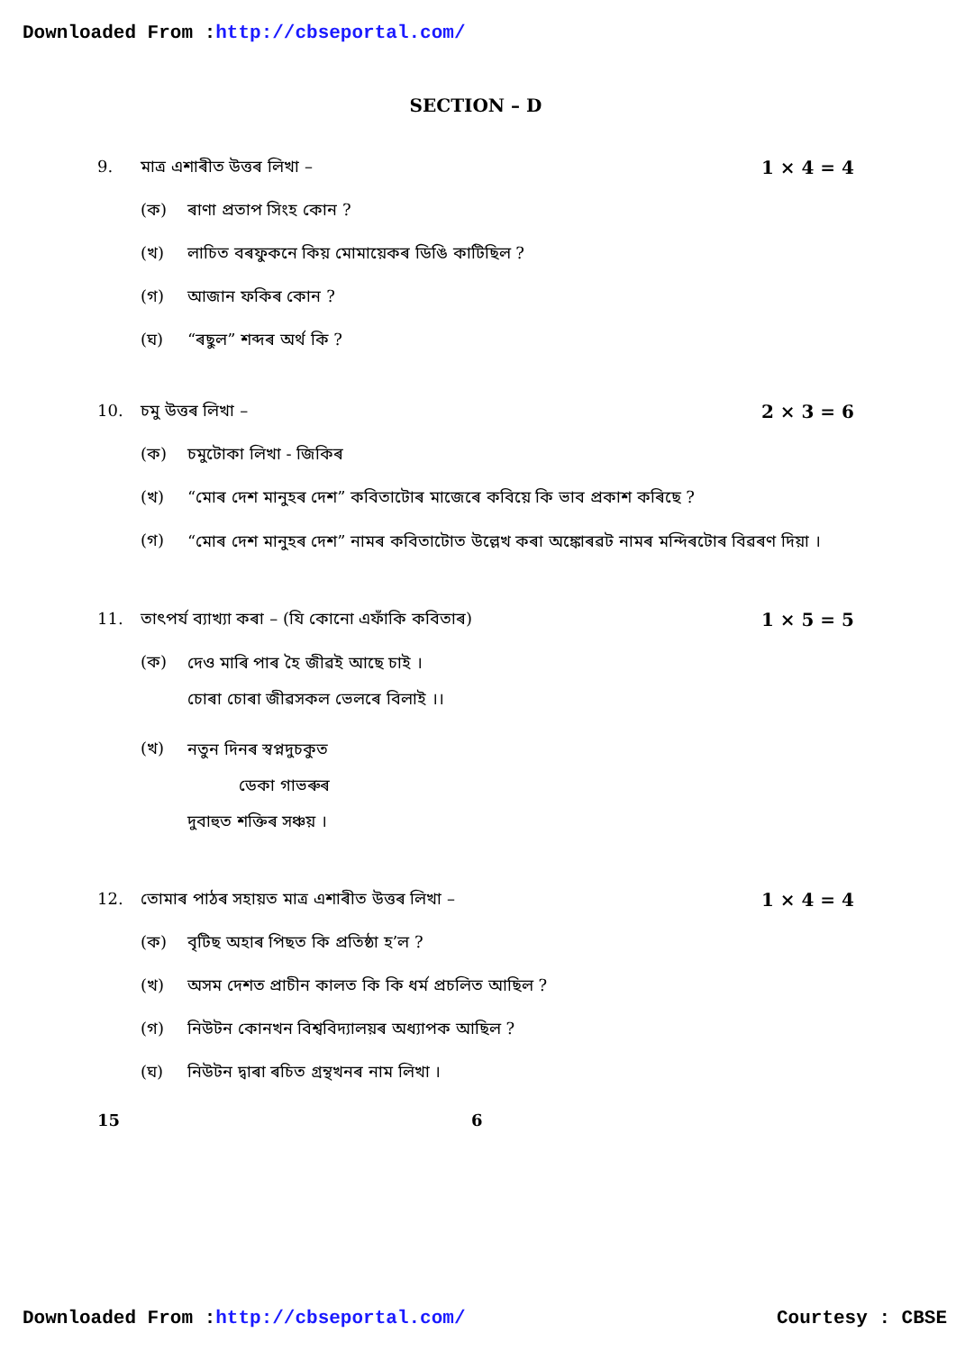Downloaded From :http://cbseportal.com/
SECTION – D
9. মাত্ৰ এশাৰীত উত্তৰ লিখা – 1 × 4 = 4
(ক) ৰাণা প্ৰতাপ সিংহ কোন ?
(খ) লাচিত বৰফুকনে কিয় মোমায়েকৰ ডিঙি কাটিছিল ?
(গ) আজান ফকিৰ কোন ?
(ঘ) “ৰছুল” শব্দৰ অৰ্থ কি ?
10. চমু উত্তৰ লিখা – 2 × 3 = 6
(ক) চমুটোকা লিখা - জিকিৰ
(খ) “মোৰ দেশ মানুহৰ দেশ” কবিতাটোৰ মাজেৰে কবিয়ে কি ভাব প্ৰকাশ কৰিছে ?
(গ) “মোৰ দেশ মানুহৰ দেশ” নামৰ কবিতাটোত উল্লেখ কৰা অঙ্কোৰৱট নামৰ মন্দিৰটোৰ বিৱৰণ দিয়া ।
11. তাৎপৰ্য ব্যাখ্যা কৰা – (যি কোনো এফাঁকি কবিতাৰ) 1 × 5 = 5
(ক) দেও মাৰি পাৰ হৈ জীৱই আছে চাই ।
চোৰা চোৰা জীৱসকল ভেলৰে বিলাই ।।
(খ) নতুন দিনৰ স্বপ্নদুচকুত
ডেকা গাভৰুৰ
দুবাহুত শক্তিৰ সঞ্চয় ।
12. তোমাৰ পাঠৰ সহায়ত মাত্ৰ এশাৰীত উত্তৰ লিখা – 1 × 4 = 4
(ক) বৃটিছ অহাৰ পিছত কি প্ৰতিষ্ঠা হ’ল ?
(খ) অসম দেশত প্ৰাচীন কালত কি কি ধৰ্ম প্ৰচলিত আছিল ?
(গ) নিউটন কোনখন বিশ্ববিদ্যালয়ৰ অধ্যাপক আছিল ?
(ঘ) নিউটন দ্বাৰা ৰচিত গ্ৰন্থখনৰ নাম লিখা ।
15 6
Downloaded From :http://cbseportal.com/ Courtesy : CBSE